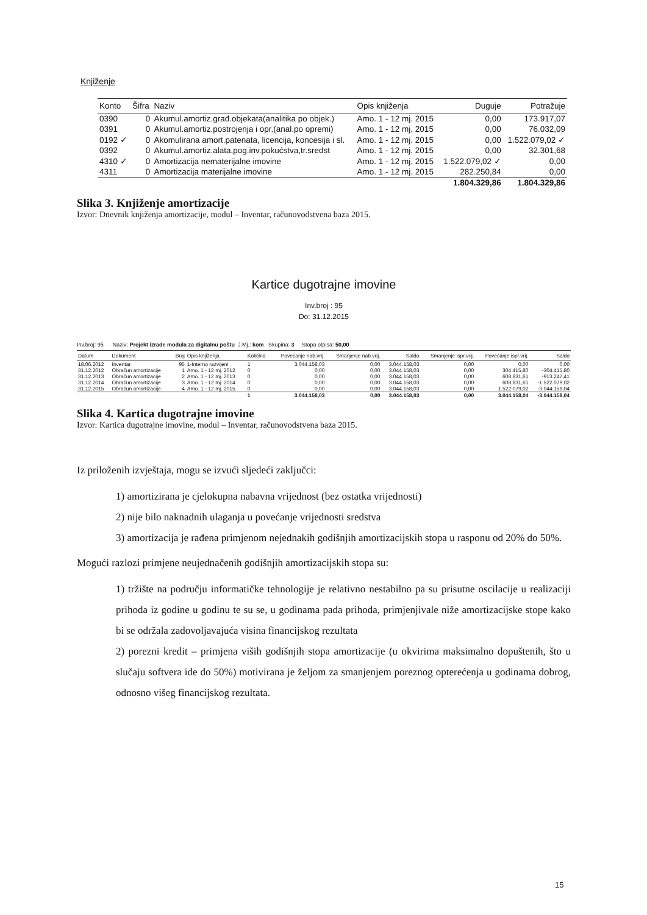Knjiženje
| Konto | Šifra | Naziv | Opis knjiženja | Duguje | Potražuje |
| --- | --- | --- | --- | --- | --- |
| 0390 | 0 | Akumul.amortiz.građ.objekata(analitika po objek.) | Amo. 1 - 12 mj. 2015 | 0,00 | 173.917,07 |
| 0391 | 0 | Akumul.amortiz.postrojenja i opr.(anal.po opremi) | Amo. 1 - 12 mj. 2015 | 0,00 | 76.032,09 |
| 0192 ✓ | 0 | Akomulirana amort.patenata, licencija, koncesija i sl. | Amo. 1 - 12 mj. 2015 | 0,00 | 1.522.079,02 ✓ |
| 0392 | 0 | Akumul.amortiz.alata,pog.inv.pokućstva,tr.sredst | Amo. 1 - 12 mj. 2015 | 0,00 | 32.301,68 |
| 4310 ✓ | 0 | Amortizacija nematerijalne imovine | Amo. 1 - 12 mj. 2015 | 1.522.079,02 ✓ | 0,00 |
| 4311 | 0 | Amortizacija materijalne imovine | Amo. 1 - 12 mj. 2015 | 282.250,84 | 0,00 |
| | | | | 1.804.329,86 | 1.804.329,86 |
Slika 3. Knjiženje amortizacije
Izvor: Dnevnik knjiženja amortizacije, modul – Inventar, računovodstvena baza 2015.
Kartice dugotrajne imovine
Inv.broj : 95
Do: 31.12.2015
Inv.broj: 95 Naziv: Projekt izrade modula za digitalnu poštu J.Mj.: kom Skupina: 3 Stopa otpisa: 50,00
| Datum | Dokument | Broj | Opis knjiženja | Količina | Povećanje nab.vrij. | Smanjenje nab.vrij. | Saldo | Smanjenje ispr.vrij. | Povećanje ispr.vrij. | Saldo |
| --- | --- | --- | --- | --- | --- | --- | --- | --- | --- | --- |
| 18.06.2012 | Inventar | 95 | 1-Interno razvijeni | 1 | 3.044.158,03 | 0,00 | 3.044.158,03 | 0,00 | 0,00 | 0,00 |
| 31.12.2012 | Obračun amortizacije | 1 | Amo. 1 - 12 mj. 2012 | 0 | 0,00 | 0,00 | 3.044.158,03 | 0,00 | 304.415,80 | -304.415,80 |
| 31.12.2013 | Obračun amortizacije | 2 | Amo. 1 - 12 mj. 2013 | 0 | 0,00 | 0,00 | 3.044.158,03 | 0,00 | 608.831,61 | -913.247,41 |
| 31.12.2014 | Obračun amortizacije | 3 | Amo. 1 - 12 mj. 2014 | 0 | 0,00 | 0,00 | 3.044.158,03 | 0,00 | 608.831,61 | -1.522.079,02 |
| 31.12.2015 | Obračun amortizacije | 4 | Amo. 1 - 12 mj. 2015 | 0 | 0,00 | 0,00 | 3.044.158,03 | 0,00 | 1.522.079,02 | -3.044.158,04 |
| | | | | 1 | 3.044.158,03 | 0,00 | 3.044.158,03 | 0,00 | 3.044.158,04 | -3.044.158,04 |
Slika 4. Kartica dugotrajne imovine
Izvor: Kartica dugotrajne imovine, modul – Inventar, računovodstvena baza 2015.
Iz priloženih izvještaja, mogu se izvući sljedeći zaključci:
1) amortizirana je cjelokupna nabavna vrijednost (bez ostatka vrijednosti)
2) nije bilo naknadnih ulaganja u povećanje vrijednosti sredstva
3) amortizacija je rađena primjenom nejednakih godišnjih amortizacijskih stopa u rasponu od 20% do 50%.
Mogući razlozi primjene neujednačenih godišnjih amortizacijskih stopa su:
1) tržište na području informatičke tehnologije je relativno nestabilno pa su prisutne oscilacije u realizaciji prihoda iz godine u godinu te su se, u godinama pada prihoda, primjenjivale niže amortizacijske stope kako bi se održala zadovoljavajuća visina financijskog rezultata
2) porezni kredit – primjena viših godišnjih stopa amortizacije (u okvirima maksimalno dopuštenih, što u slučaju softvera ide do 50%) motivirana je željom za smanjenjem poreznog opterećenja u godinama dobrog, odnosno višeg financijskog rezultata.
15